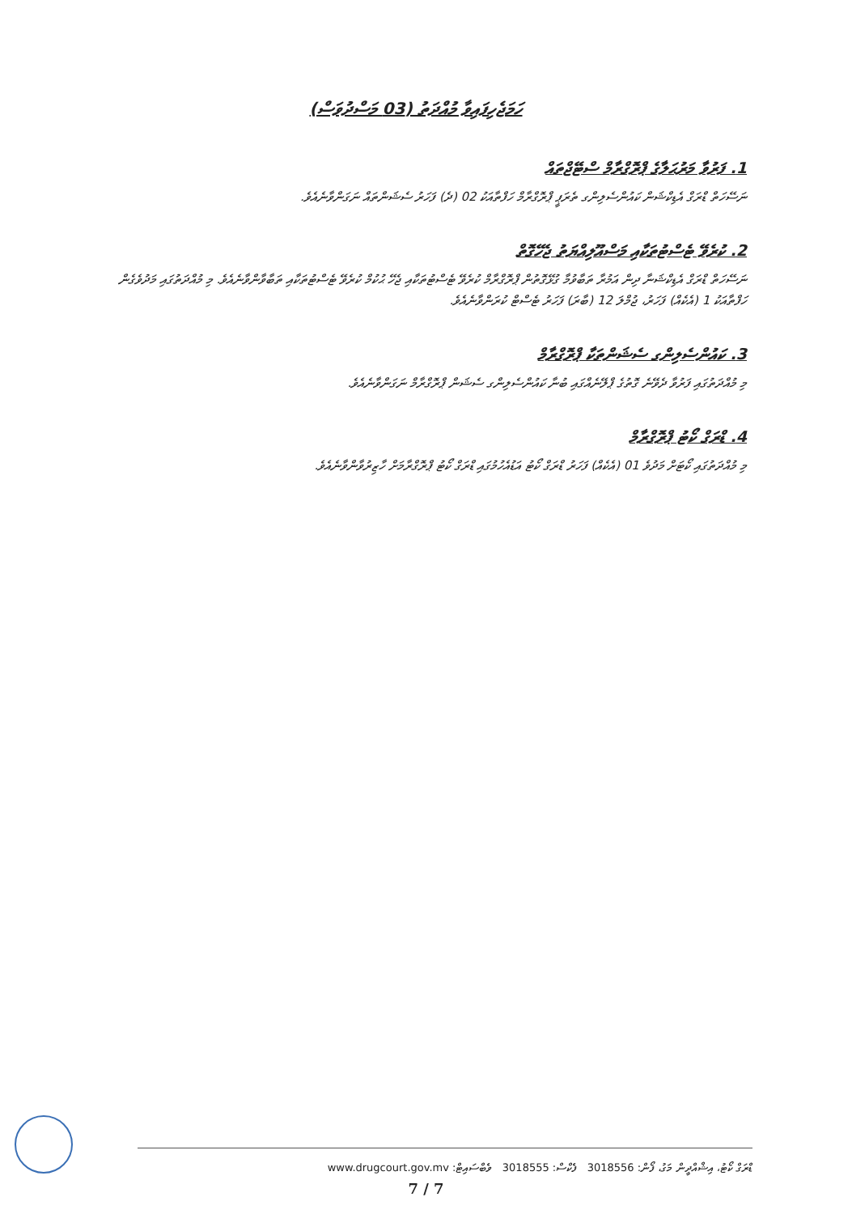ހަމަޖެހިފައިވާ މުއްދަތު (03 މަސްދުވަސް)
1. ފަރުވާ މަރުޙަލާގެ ޕްރޮގްރާމް ސްޓޭޖްތައް
ނަސޭހަތް ޑްރަގް އެޑިކްޝަން ކައުންސެލިންގ ތެރަޕީ ޕްރޮގްރާމް ހަފްތާއަކު 02 (ދެ) ފަހަރު ސެޝަންތައް ނަގަންވާނެއެވެ.
2. ކުރެވޭ ޓެސްޓުތަކާއި މަސްއޫލިއްޔަތު ޖެހޭގޮތް
ނަސޭހަތް ޑްރަގް އެޑިކްޝަނާ ދިން އަމުރާ ތަބާވުމާ ގުޅޭގޮތުން ޕްރޮގްރާމް ކުރެވޭ ޓެސްޓުތަކާއި ޖެހޭ ޙުކުމް ކުރެވޭ ޓެސްޓުތަކާއި ތަބާވާންވާނެއެވެ. މި މުއްދަތުގައި މަދުވެގެން ހަފްތާއަކު 1 (އެކެއް) ފަހަރު، ޖުމްލަ 12 (ބާރަ) ފަހަރު ޓެސްޓް ކުރަންވާނެއެވެ.
3. ކައުންސެލިންގ ސެޝަންތަކާ ޕްރޮގްރާމް
މި މުއްދަތުގައި ފަރުވާ ދެވޭނެ ގޮތުގެ ޕްލޭނެއްގައި ބުނާ ކައުންސެލިންގ ސެޝަން ޕްރޮގްރާމް ނަގަންވާނެއެވެ.
4. ޑްރަގް ކޯޓު ޕްރޮގްރާމް
މި މުއްދަތުގައި ކޯޓަށް މަދުވެ 01 (އެކެއް) ފަހަރު ޑްރަގް ކޯޓު އަޑުއެހުމުގައި ޑްރަގް ކޯޓު ޕްރޮގްރާމަށް ހާޒިރުވާންވާނެއެވެ.
ޑްރަގް ކޯޓު، އިޝްއްދީން މަގު، ފޯން: 3018556 ފެކްސް: 3018555 ވެބްސައިޓް: www.drugcourt.gov.mv
7 / 7